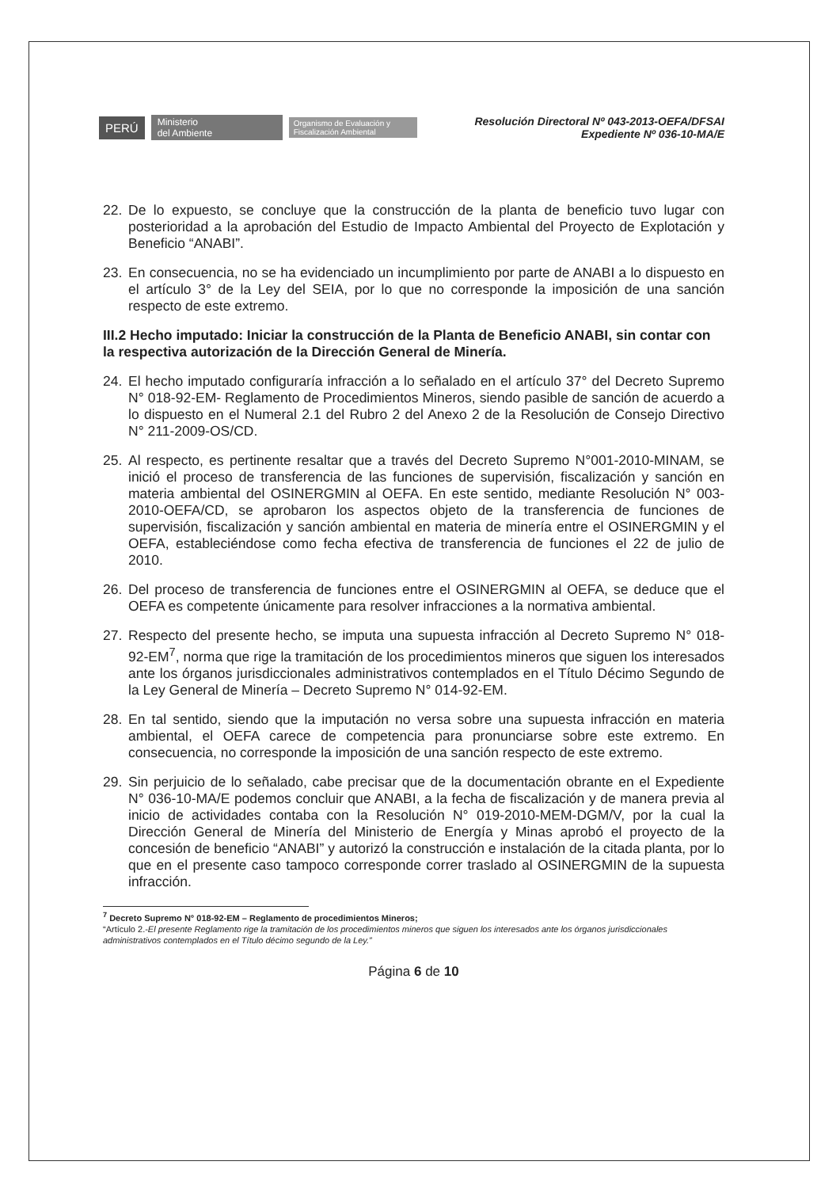PERÚ Ministerio
del Ambiente Organismo de Evaluación y Fiscalización Ambiental
Resolución Directoral Nº 043-2013-OEFA/DFSAI
Expediente Nº 036-10-MA/E
22. De lo expuesto, se concluye que la construcción de la planta de beneficio tuvo lugar con posterioridad a la aprobación del Estudio de Impacto Ambiental del Proyecto de Explotación y Beneficio “ANABI”.
23. En consecuencia, no se ha evidenciado un incumplimiento por parte de ANABI a lo dispuesto en el artículo 3° de la Ley del SEIA, por lo que no corresponde la imposición de una sanción respecto de este extremo.
III.2 Hecho imputado: Iniciar la construcción de la Planta de Beneficio ANABI, sin contar con la respectiva autorización de la Dirección General de Minería.
24. El hecho imputado configuraría infracción a lo señalado en el artículo 37° del Decreto Supremo N° 018-92-EM- Reglamento de Procedimientos Mineros, siendo pasible de sanción de acuerdo a lo dispuesto en el Numeral 2.1 del Rubro 2 del Anexo 2 de la Resolución de Consejo Directivo N° 211-2009-OS/CD.
25. Al respecto, es pertinente resaltar que a través del Decreto Supremo N°001-2010-MINAM, se inició el proceso de transferencia de las funciones de supervisión, fiscalización y sanción en materia ambiental del OSINERGMIN al OEFA. En este sentido, mediante Resolución N° 003-2010-OEFA/CD, se aprobaron los aspectos objeto de la transferencia de funciones de supervisión, fiscalización y sanción ambiental en materia de minería entre el OSINERGMIN y el OEFA, estableciéndose como fecha efectiva de transferencia de funciones el 22 de julio de 2010.
26. Del proceso de transferencia de funciones entre el OSINERGMIN al OEFA, se deduce que el OEFA es competente únicamente para resolver infracciones a la normativa ambiental.
27. Respecto del presente hecho, se imputa una supuesta infracción al Decreto Supremo N° 018-92-EM<sup>7</sup>, norma que rige la tramitación de los procedimientos mineros que siguen los interesados ante los órganos jurisdiccionales administrativos contemplados en el Título Décimo Segundo de la Ley General de Minería – Decreto Supremo N° 014-92-EM.
28. En tal sentido, siendo que la imputación no versa sobre una supuesta infracción en materia ambiental, el OEFA carece de competencia para pronunciarse sobre este extremo. En consecuencia, no corresponde la imposición de una sanción respecto de este extremo.
29. Sin perjuicio de lo señalado, cabe precisar que de la documentación obrante en el Expediente N° 036-10-MA/E podemos concluir que ANABI, a la fecha de fiscalización y de manera previa al inicio de actividades contaba con la Resolución N° 019-2010-MEM-DGM/V, por la cual la Dirección General de Minería del Ministerio de Energía y Minas aprobó el proyecto de la concesión de beneficio “ANABI” y autorizó la construcción e instalación de la citada planta, por lo que en el presente caso tampoco corresponde correr traslado al OSINERGMIN de la supuesta infracción.
<sup>7</sup> Decreto Supremo N° 018-92-EM – Reglamento de procedimientos Mineros;
“Artículo 2.-El presente Reglamento rige la tramitación de los procedimientos mineros que siguen los interesados ante los órganos jurisdiccionales administrativos contemplados en el Título décimo segundo de la Ley.”
Página 6 de 10